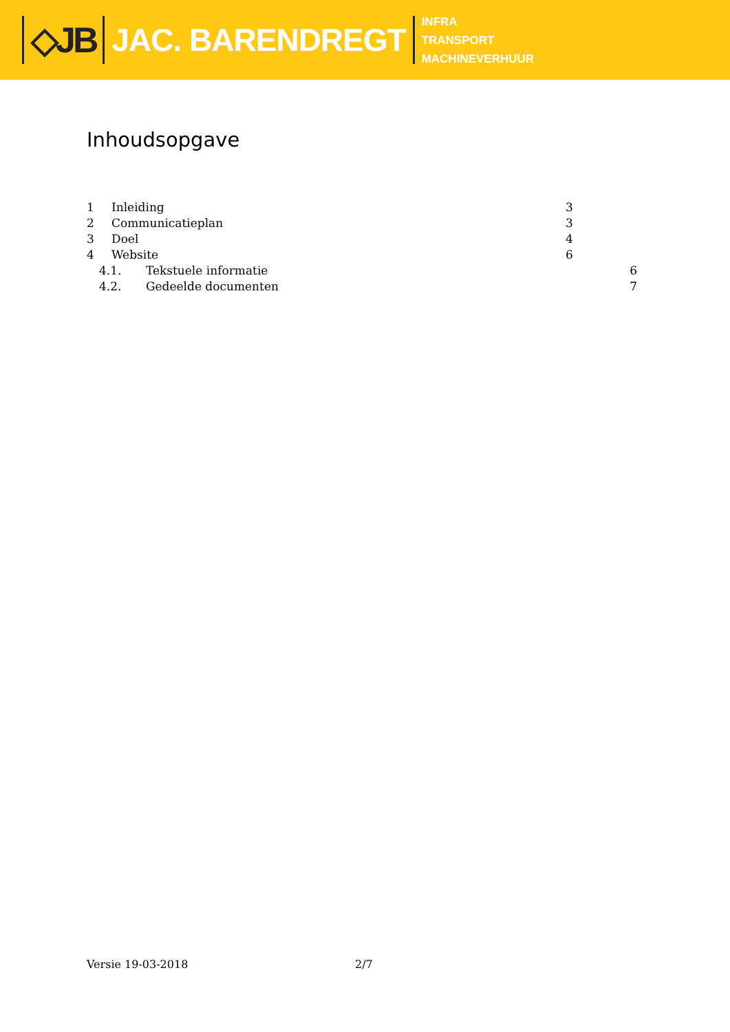◇JB JAC. BARENDREGT
INFRA
TRANSPORT
MACHINEVERHUUR
Inhoudsopgave
1 Inleiding 3
2 Communicatieplan 3
3 Doel 4
4 Website 6
4.1. Tekstuele informatie 6
4.2. Gedeelde documenten 7
Versie 19-03-2018 2/7